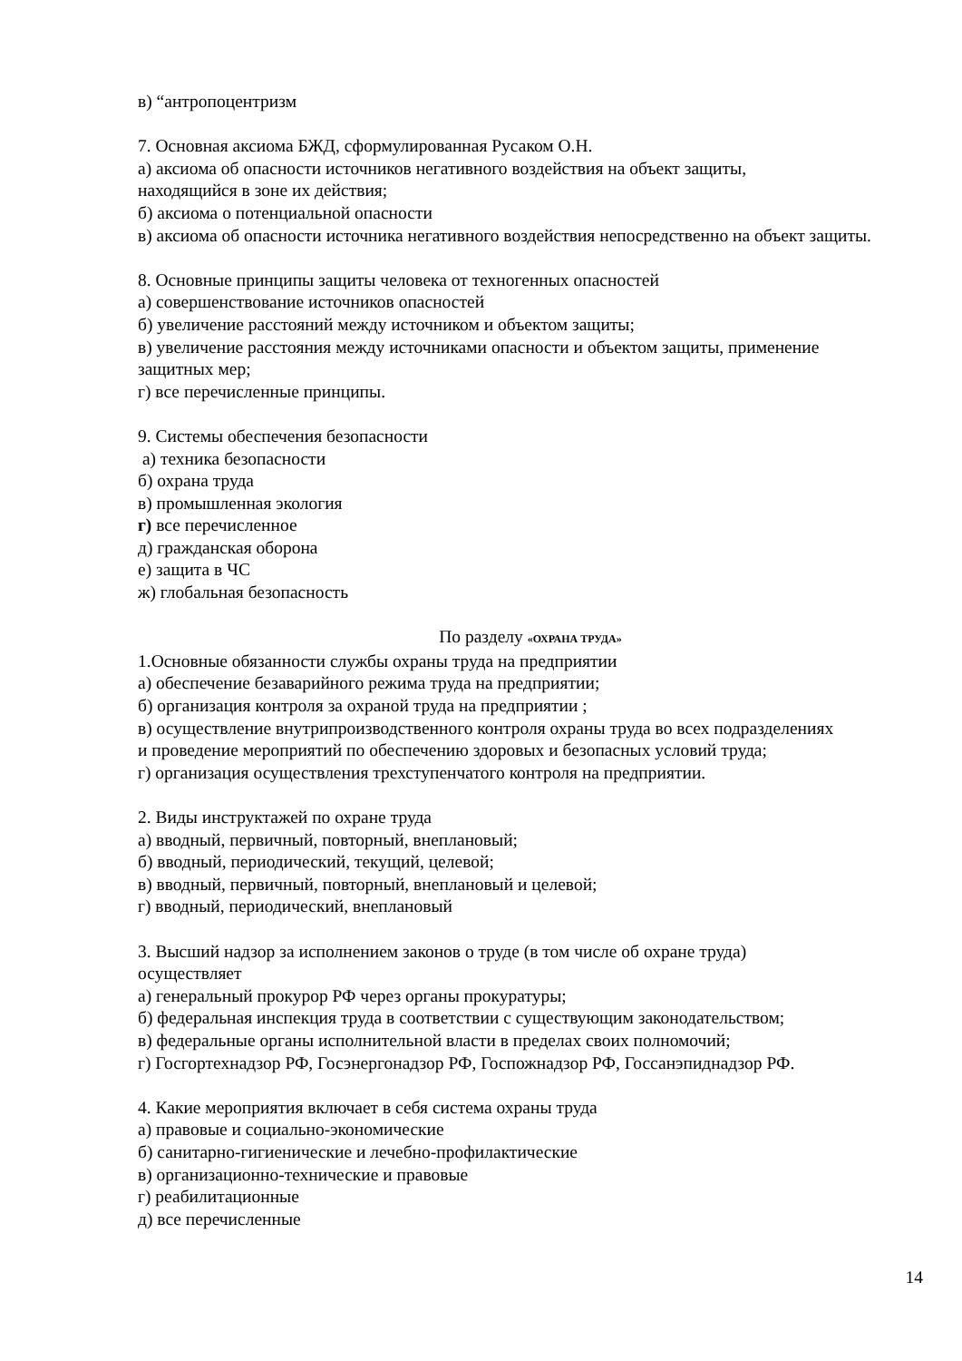в) “антропоцентризм
7. Основная аксиома БЖД, сформулированная Русаком О.Н.
а) аксиома об опасности источников негативного воздействия на объект защиты,
находящийся в зоне их действия;
б) аксиома о потенциальной опасности
в) аксиома об опасности источника негативного воздействия непосредственно на объект защиты.
8. Основные принципы защиты человека от техногенных опасностей
а) совершенствование источников опасностей
б) увеличение расстояний между источником и объектом защиты;
в) увеличение расстояния между источниками опасности и объектом защиты, применение
защитных мер;
г) все перечисленные принципы.
9. Системы обеспечения безопасности
а) техника безопасности
б) охрана труда
в) промышленная экология
г) все перечисленное
д) гражданская оборона
е) защита в ЧС
ж) глобальная безопасность
По разделу «ОХРАНА ТРУДА»
1.Основные обязанности службы охраны труда на предприятии
а) обеспечение безаварийного режима труда на предприятии;
б) организация контроля за охраной труда на предприятии ;
в) осуществление внутрипроизводственного контроля охраны труда во всех подразделениях
и проведение мероприятий по обеспечению здоровых и безопасных условий труда;
г) организация осуществления трехступенчатого контроля на предприятии.
2. Виды инструктажей по охране труда
а) вводный, первичный, повторный, внеплановый;
б) вводный, периодический, текущий, целевой;
в) вводный, первичный, повторный, внеплановый и целевой;
г) вводный, периодический, внеплановый
3. Высший надзор за исполнением законов о труде (в том числе об охране труда)
осуществляет
а) генеральный прокурор РФ через органы прокуратуры;
б) федеральная инспекция труда в соответствии с существующим законодательством;
в) федеральные органы исполнительной власти в пределах своих полномочий;
г) Госгортехнадзор РФ, Госэнергонадзор РФ, Госпожнадзор РФ, Госсанэпиднадзор РФ.
4. Какие мероприятия включает в себя система охраны труда
а) правовые и социально-экономические
б) санитарно-гигиенические и лечебно-профилактические
в) организационно-технические и правовые
г) реабилитационные
д) все перечисленные
14